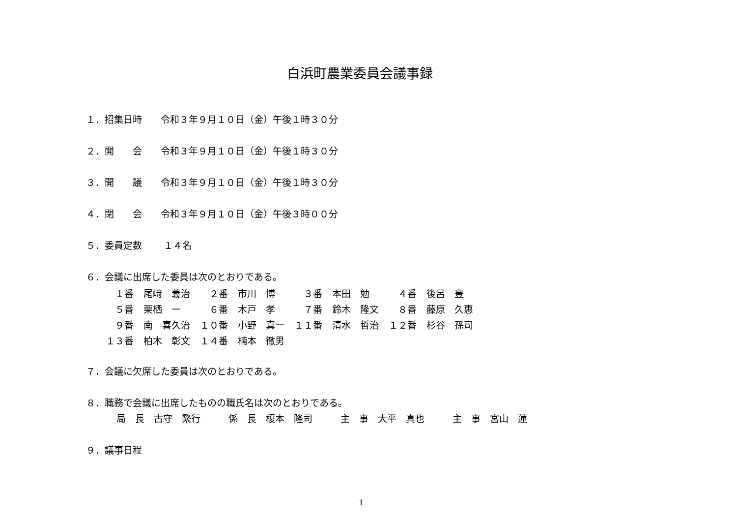白浜町農業委員会議事録
１．招集日時　　令和３年９月１０日（金）午後１時３０分
２．開　　会　　令和３年９月１０日（金）午後１時３０分
３．開　　議　　令和３年９月１０日（金）午後１時３０分
４．閉　　会　　令和３年９月１０日（金）午後３時００分
５．委員定数　　 １４名
６．会議に出席した委員は次のとおりである。
| １番 | 尾﨑 義治 | ２番 | 市川 博 | ３番 | 本田 勉 | ４番 | 後呂 豊 |
| ５番 | 栗栖 一 | ６番 | 木戸 孝 | ７番 | 鈴木 隆文 | ８番 | 藤原 久惠 |
| ９番 | 南 喜久治 | １０番 | 小野 真一 | １１番 | 清水 哲治 | １２番 | 杉谷 孫司 |
| １３番 | 柏木 彰文 | １４番 | 楠本 徹男 | | | | |
７．会議に欠席した委員は次のとおりである。
８．職務で会議に出席したものの職氏名は次のとおりである。
局　長　古守　繁行　　　係　長　榎本　隆司　　　主　事　大平　真也　　　主　事　宮山　蓮
９．議事日程
1